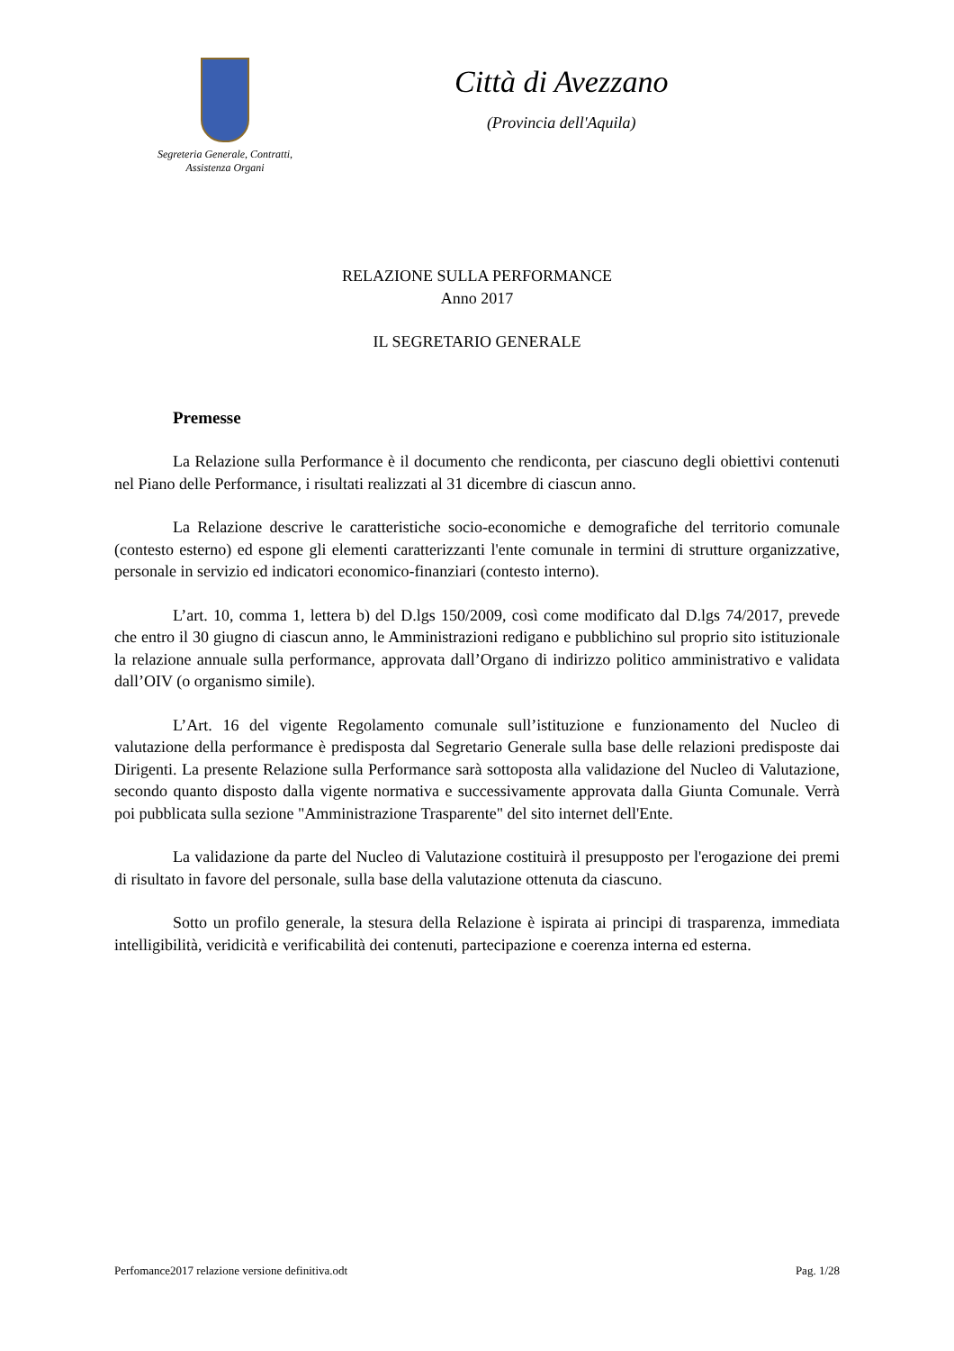Segreteria Generale, Contratti,
Assistenza Organi
Città di Avezzano
(Provincia dell'Aquila)
RELAZIONE SULLA PERFORMANCE
Anno 2017
IL SEGRETARIO GENERALE
Premesse
La Relazione sulla Performance è il documento che rendiconta, per ciascuno degli obiettivi contenuti nel Piano delle Performance, i risultati realizzati al 31 dicembre di ciascun anno.
La Relazione descrive le caratteristiche socio-economiche e demografiche del territorio comunale (contesto esterno) ed espone gli elementi caratterizzanti l'ente comunale in termini di strutture organizzative, personale in servizio ed indicatori economico-finanziari (contesto interno).
L’art. 10, comma 1, lettera b) del D.lgs 150/2009, così come modificato dal D.lgs 74/2017, prevede che entro il 30 giugno di ciascun anno, le Amministrazioni redigano e pubblichino sul proprio sito istituzionale la relazione annuale sulla performance, approvata dall’Organo di indirizzo politico amministrativo e validata dall’OIV (o organismo simile).
L’Art. 16 del vigente Regolamento comunale sull’istituzione e funzionamento del Nucleo di valutazione della performance è predisposta dal Segretario Generale sulla base delle relazioni predisposte dai Dirigenti. La presente Relazione sulla Performance sarà sottoposta alla validazione del Nucleo di Valutazione, secondo quanto disposto dalla vigente normativa e successivamente approvata dalla Giunta Comunale. Verrà poi pubblicata sulla sezione "Amministrazione Trasparente" del sito internet dell'Ente.
La validazione da parte del Nucleo di Valutazione costituirà il presupposto per l'erogazione dei premi di risultato in favore del personale, sulla base della valutazione ottenuta da ciascuno.
Sotto un profilo generale, la stesura della Relazione è ispirata ai principi di trasparenza, immediata intelligibilità, veridicità e verificabilità dei contenuti, partecipazione e coerenza interna ed esterna.
Perfomance2017 relazione versione definitiva.odt Pag. 1/28